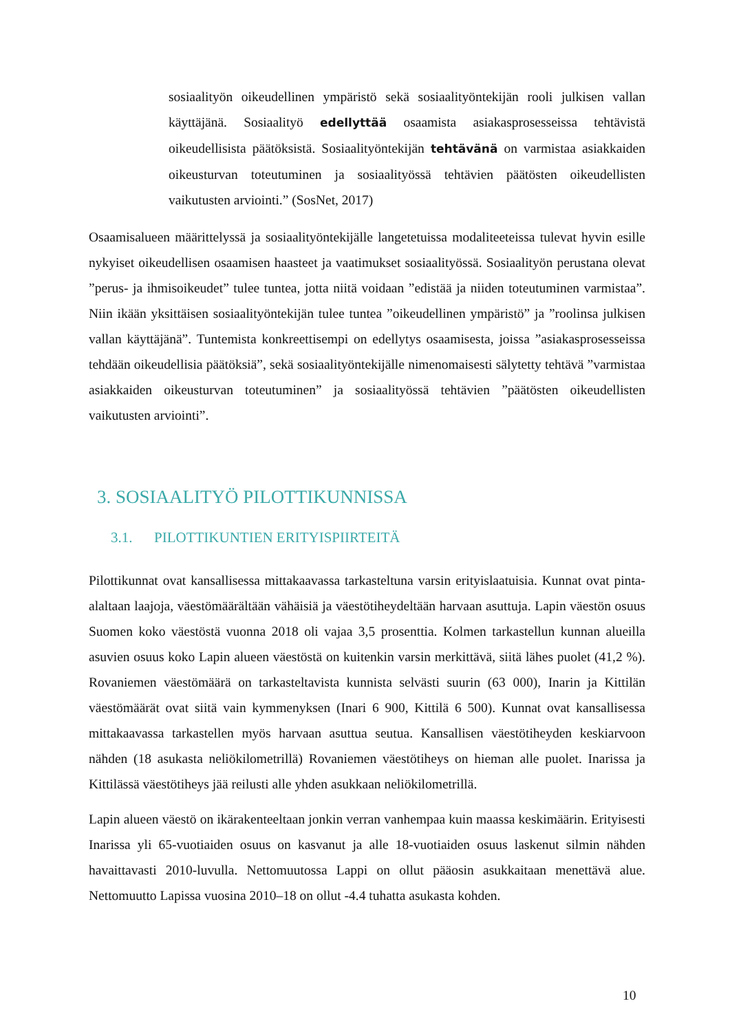sosiaalityön oikeudellinen ympäristö sekä sosiaalityöntekijän rooli julkisen vallan käyttäjänä. Sosiaalityö edellyttää osaamista asiakasprosesseissa tehtävistä oikeudellisista päätöksistä. Sosiaalityöntekijän tehtävänä on varmistaa asiakkaiden oikeusturvan toteutuminen ja sosiaalityössä tehtävien päätösten oikeudellisten vaikutusten arviointi.” (SosNet, 2017)
Osaamisalueen määrittelyssä ja sosiaalityöntekijälle langetetuissa modaliteeteissa tulevat hyvin esille nykyiset oikeudellisen osaamisen haasteet ja vaatimukset sosiaalityössä. Sosiaalityön perustana olevat ”perus- ja ihmisoikeudet” tulee tuntea, jotta niitä voidaan ”edistää ja niiden toteutuminen varmistaa”. Niin ikään yksittäisen sosiaalityöntekijän tulee tuntea ”oikeudellinen ympäristö” ja ”roolinsa julkisen vallan käyttäjänä”. Tuntemista konkreettisempi on edellytys osaamisesta, joissa ”asiakasprosesseissa tehdään oikeudellisia päätöksiä”, sekä sosiaalityöntekijälle nimenomaisesti sälytetty tehtävä ”varmistaa asiakkaiden oikeusturvan toteutuminen” ja sosiaalityössä tehtävien ”päätösten oikeudellisten vaikutusten arviointi”.
3. SOSIAALITYÖ PILOTTIKUNNISSA
3.1. PILOTTIKUNTIEN ERITYISPIIRTEITÄ
Pilottikunnat ovat kansallisessa mittakaavassa tarkasteltuna varsin erityislaatuisia. Kunnat ovat pinta-alaltaan laajoja, väestömäärältään vähäisiä ja väestötiheydeltään harvaan asuttuja. Lapin väestön osuus Suomen koko väestöstä vuonna 2018 oli vajaa 3,5 prosenttia. Kolmen tarkastellun kunnan alueilla asuvien osuus koko Lapin alueen väestöstä on kuitenkin varsin merkittävä, siitä lähes puolet (41,2 %). Rovaniemen väestömäärä on tarkasteltavista kunnista selvästi suurin (63 000), Inarin ja Kittilän väestömäärät ovat siitä vain kymmenyksen (Inari 6 900, Kittilä 6 500). Kunnat ovat kansallisessa mittakaavassa tarkastellen myös harvaan asuttua seutua. Kansallisen väestötiheyden keskiarvoon nähden (18 asukasta neliökilometrillä) Rovaniemen väestötiheys on hieman alle puolet. Inarissa ja Kittilässä väestötiheys jää reilusti alle yhden asukkaan neliökilometrillä.
Lapin alueen väestö on ikärakenteeltaan jonkin verran vanhempaa kuin maassa keskimäärin. Erityisesti Inarissa yli 65-vuotiaiden osuus on kasvanut ja alle 18-vuotiaiden osuus laskenut silmin nähden havaittavasti 2010-luvulla. Nettomuutossa Lappi on ollut pääosin asukkaitaan menettävä alue. Nettomuutto Lapissa vuosina 2010–18 on ollut -4.4 tuhatta asukasta kohden.
10